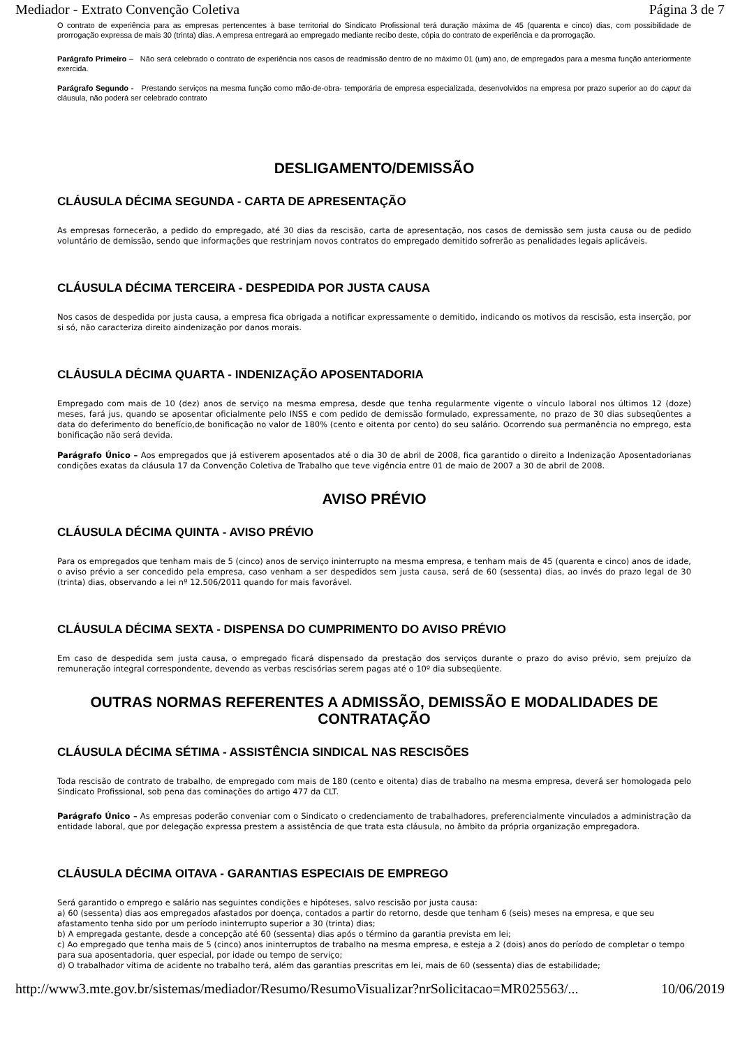Mediador - Extrato Convenção Coletiva Página 3 de 7
O contrato de experiência para as empresas pertencentes à base territorial do Sindicato Profissional terá duração máxima de 45 (quarenta e cinco) dias, com possibilidade de prorrogação expressa de mais 30 (trinta) dias. A empresa entregará ao empregado mediante recibo deste, cópia do contrato de experiência e da prorrogação.
Parágrafo Primeiro – Não será celebrado o contrato de experiência nos casos de readmissão dentro de no máximo 01 (um) ano, de empregados para a mesma função anteriormente exercida.
Parágrafo Segundo - Prestando serviços na mesma função como mão-de-obra- temporária de empresa especializada, desenvolvidos na empresa por prazo superior ao do caput da cláusula, não poderá ser celebrado contrato
DESLIGAMENTO/DEMISSÃO
CLÁUSULA DÉCIMA SEGUNDA - CARTA DE APRESENTAÇÃO
As empresas fornecerão, a pedido do empregado, até 30 dias da rescisão, carta de apresentação, nos casos de demissão sem justa causa ou de pedido voluntário de demissão, sendo que informações que restrinjam novos contratos do empregado demitido sofrerão as penalidades legais aplicáveis.
CLÁUSULA DÉCIMA TERCEIRA - DESPEDIDA POR JUSTA CAUSA
Nos casos de despedida por justa causa, a empresa fica obrigada a notificar expressamente o demitido, indicando os motivos da rescisão, esta inserção, por si só, não caracteriza direito aindenização por danos morais.
CLÁUSULA DÉCIMA QUARTA - INDENIZAÇÃO APOSENTADORIA
Empregado com mais de 10 (dez) anos de serviço na mesma empresa, desde que tenha regularmente vigente o vínculo laboral nos últimos 12 (doze) meses, fará jus, quando se aposentar oficialmente pelo INSS e com pedido de demissão formulado, expressamente, no prazo de 30 dias subseqüentes a data do deferimento do benefício,de bonificação no valor de 180% (cento e oitenta por cento) do seu salário. Ocorrendo sua permanência no emprego, esta bonificação não será devida.
Parágrafo Único – Aos empregados que já estiverem aposentados até o dia 30 de abril de 2008, fica garantido o direito a Indenização Aposentadorianas condições exatas da cláusula 17 da Convenção Coletiva de Trabalho que teve vigência entre 01 de maio de 2007 a 30 de abril de 2008.
AVISO PRÉVIO
CLÁUSULA DÉCIMA QUINTA - AVISO PRÉVIO
Para os empregados que tenham mais de 5 (cinco) anos de serviço ininterrupto na mesma empresa, e tenham mais de 45 (quarenta e cinco) anos de idade, o aviso prévio a ser concedido pela empresa, caso venham a ser despedidos sem justa causa, será de 60 (sessenta) dias, ao invés do prazo legal de 30 (trinta) dias, observando a lei nº 12.506/2011 quando for mais favorável.
CLÁUSULA DÉCIMA SEXTA - DISPENSA DO CUMPRIMENTO DO AVISO PRÉVIO
Em caso de despedida sem justa causa, o empregado ficará dispensado da prestação dos serviços durante o prazo do aviso prévio, sem prejuízo da remuneração integral correspondente, devendo as verbas rescisórias serem pagas até o 10º dia subseqüente.
OUTRAS NORMAS REFERENTES A ADMISSÃO, DEMISSÃO E MODALIDADES DE CONTRATAÇÃO
CLÁUSULA DÉCIMA SÉTIMA - ASSISTÊNCIA SINDICAL NAS RESCISÕES
Toda rescisão de contrato de trabalho, de empregado com mais de 180 (cento e oitenta) dias de trabalho na mesma empresa, deverá ser homologada pelo Sindicato Profissional, sob pena das cominações do artigo 477 da CLT.
Parágrafo Único – As empresas poderão conveniar com o Sindicato o credenciamento de trabalhadores, preferencialmente vinculados a administração da entidade laboral, que por delegação expressa prestem a assistência de que trata esta cláusula, no âmbito da própria organização empregadora.
CLÁUSULA DÉCIMA OITAVA - GARANTIAS ESPECIAIS DE EMPREGO
Será garantido o emprego e salário nas seguintes condições e hipóteses, salvo rescisão por justa causa:
a) 60 (sessenta) dias aos empregados afastados por doença, contados a partir do retorno, desde que tenham 6 (seis) meses na empresa, e que seu afastamento tenha sido por um período ininterrupto superior a 30 (trinta) dias;
b) A empregada gestante, desde a concepção até 60 (sessenta) dias após o término da garantia prevista em lei;
c) Ao empregado que tenha mais de 5 (cinco) anos ininterruptos de trabalho na mesma empresa, e esteja a 2 (dois) anos do período de completar o tempo para sua aposentadoria, quer especial, por idade ou tempo de serviço;
d) O trabalhador vítima de acidente no trabalho terá, além das garantias prescritas em lei, mais de 60 (sessenta) dias de estabilidade;
http://www3.mte.gov.br/sistemas/mediador/Resumo/ResumoVisualizar?nrSolicitacao=MR025563/... 10/06/2019